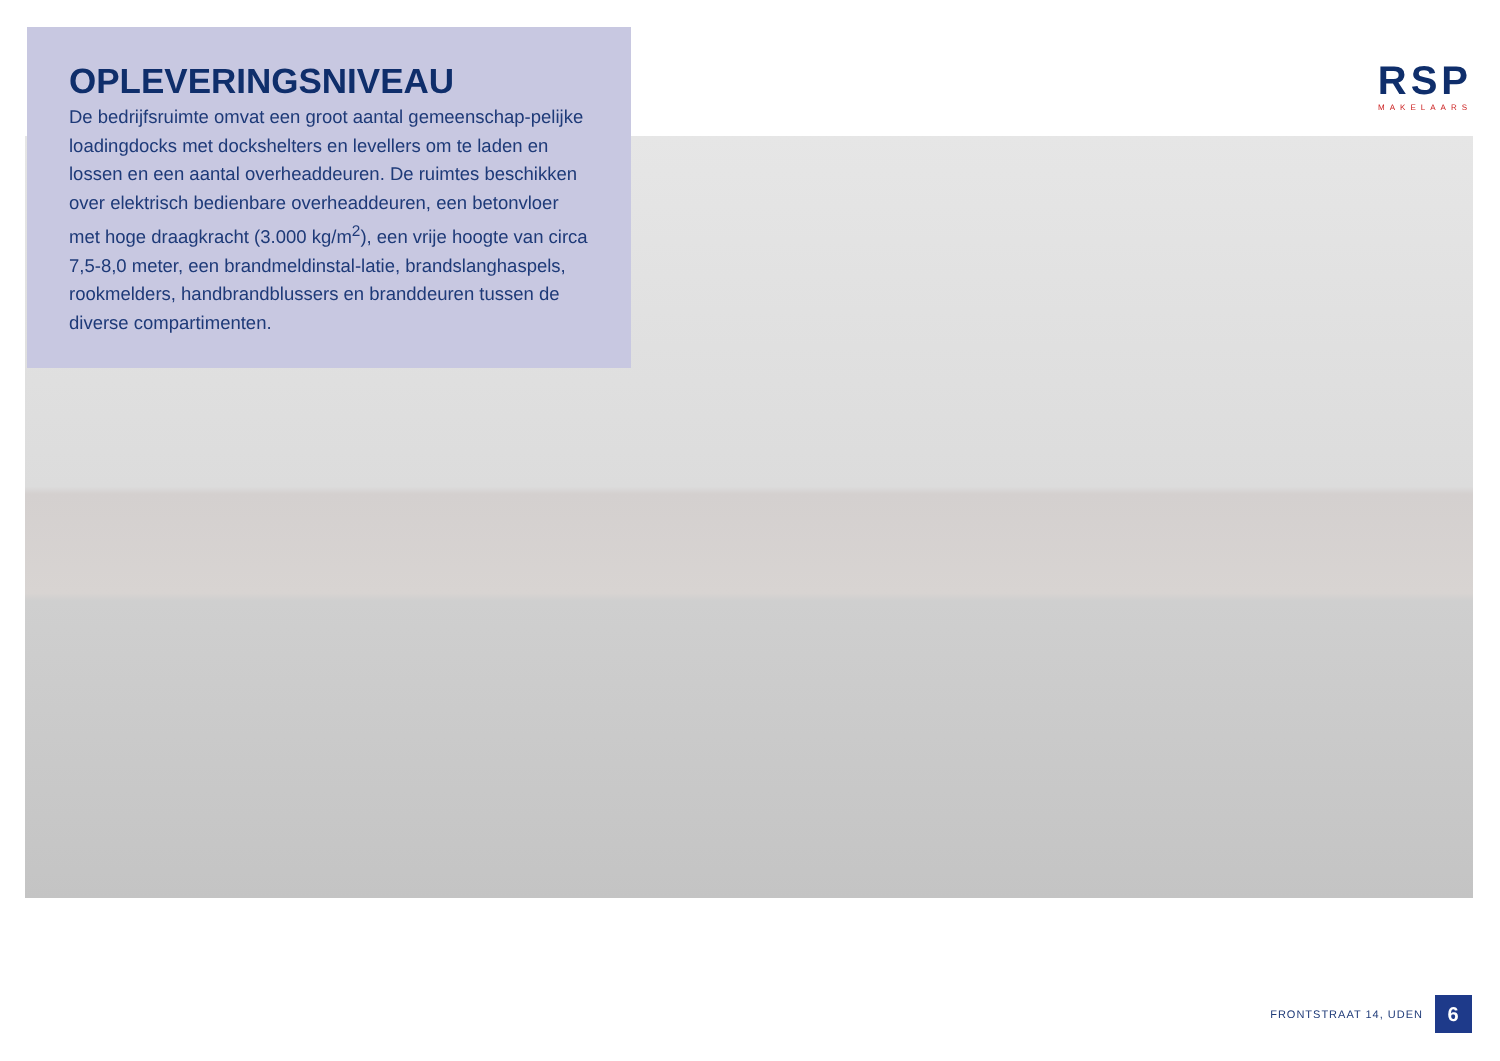OPLEVERINGSNIVEAU
De bedrijfsruimte omvat een groot aantal gemeenschap-pelijke loadingdocks met dockshelters en levellers om te laden en lossen en een aantal overheaddeuren. De ruimtes beschikken over elektrisch bedienbare overheaddeuren, een betonvloer met hoge draagkracht (3.000 kg/m<sup>2</sup>), een vrije hoogte van circa 7,5-8,0 meter, een brandmeldinstal-latie, brandslanghaspels, rookmelders, handbrandblussers en branddeuren tussen de diverse compartimenten.
RSP
MAKELAARS
FRONTSTRAAT 14, UDEN
6